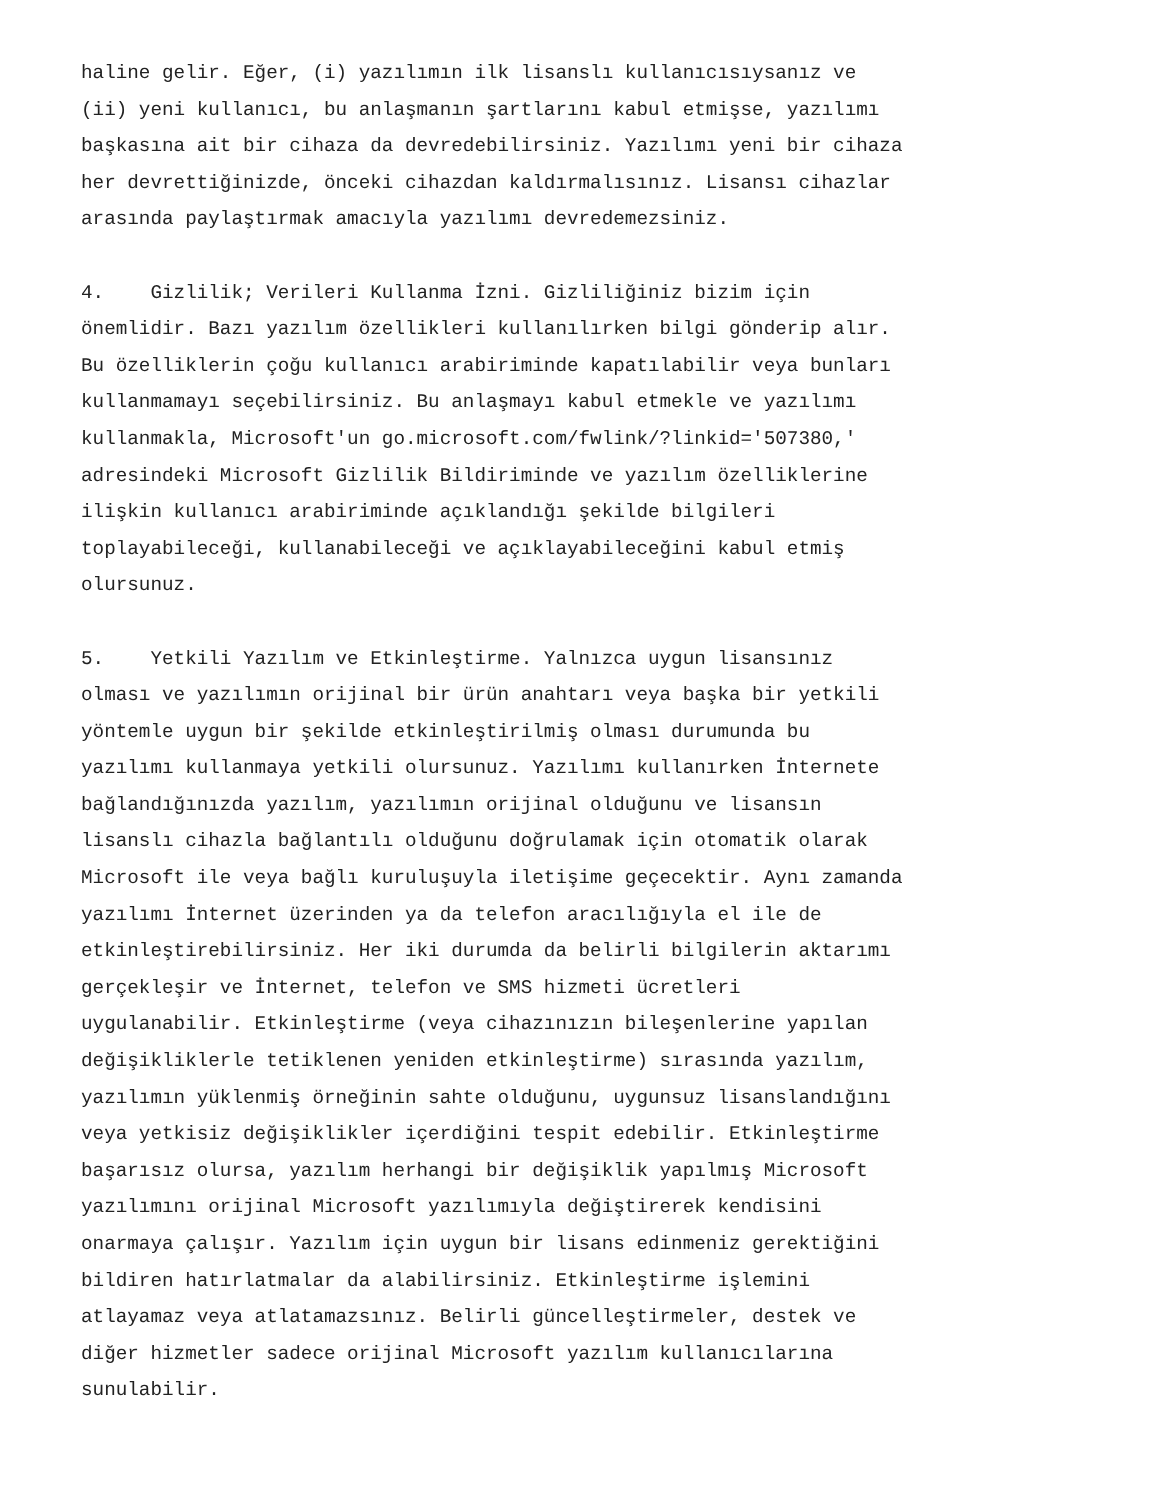haline gelir. Eğer, (i) yazılımın ilk lisanslı kullanıcısıysanız ve (ii) yeni kullanıcı, bu anlaşmanın şartlarını kabul etmişse, yazılımı başkasına ait bir cihaza da devredebilirsiniz. Yazılımı yeni bir cihaza her devrettiğinizde, önceki cihazdan kaldırmalısınız. Lisansı cihazlar arasında paylaştırmak amacıyla yazılımı devredemezsiniz. 4. Gizlilik; Verileri Kullanma İzni. Gizliliğiniz bizim için önemlidir. Bazı yazılım özellikleri kullanılırken bilgi gönderip alır. Bu özelliklerin çoğu kullanıcı arabiriminde kapatılabilir veya bunları kullanmamayı seçebilirsiniz. Bu anlaşmayı kabul etmekle ve yazılımı kullanmakla, Microsoft'un go.microsoft.com/fwlink/?linkid='507380,' adresindeki Microsoft Gizlilik Bildiriminde ve yazılım özelliklerine ilişkin kullanıcı arabiriminde açıklandığı şekilde bilgileri toplayabileceği, kullanabileceği ve açıklayabileceğini kabul etmiş olursunuz. 5. Yetkili Yazılım ve Etkinleştirme. Yalnızca uygun lisansınız olması ve yazılımın orijinal bir ürün anahtarı veya başka bir yetkili yöntemle uygun bir şekilde etkinleştirilmiş olması durumunda bu yazılımı kullanmaya yetkili olursunuz. Yazılımı kullanırken İnternete bağlandığınızda yazılım, yazılımın orijinal olduğunu ve lisansın lisanslı cihazla bağlantılı olduğunu doğrulamak için otomatik olarak Microsoft ile veya bağlı kuruluşuyla iletişime geçecektir. Aynı zamanda yazılımı İnternet üzerinden ya da telefon aracılığıyla el ile de etkinleştirebilirsiniz. Her iki durumda da belirli bilgilerin aktarımı gerçekleşir ve İnternet, telefon ve SMS hizmeti ücretleri uygulanabilir. Etkinleştirme (veya cihazınızın bileşenlerine yapılan değişikliklerle tetiklenen yeniden etkinleştirme) sırasında yazılım, yazılımın yüklenmiş örneğinin sahte olduğunu, uygunsuz lisanslandığını veya yetkisiz değişiklikler içerdiğini tespit edebilir. Etkinleştirme başarısız olursa, yazılım herhangi bir değişiklik yapılmış Microsoft yazılımını orijinal Microsoft yazılımıyla değiştirerek kendisini onarmaya çalışır. Yazılım için uygun bir lisans edinmeniz gerektiğini bildiren hatırlatmalar da alabilirsiniz. Etkinleştirme işlemini atlayamaz veya atlatamazsınız. Belirli güncelleştirmeler, destek ve diğer hizmetler sadece orijinal Microsoft yazılım kullanıcılarına sunulabilir.